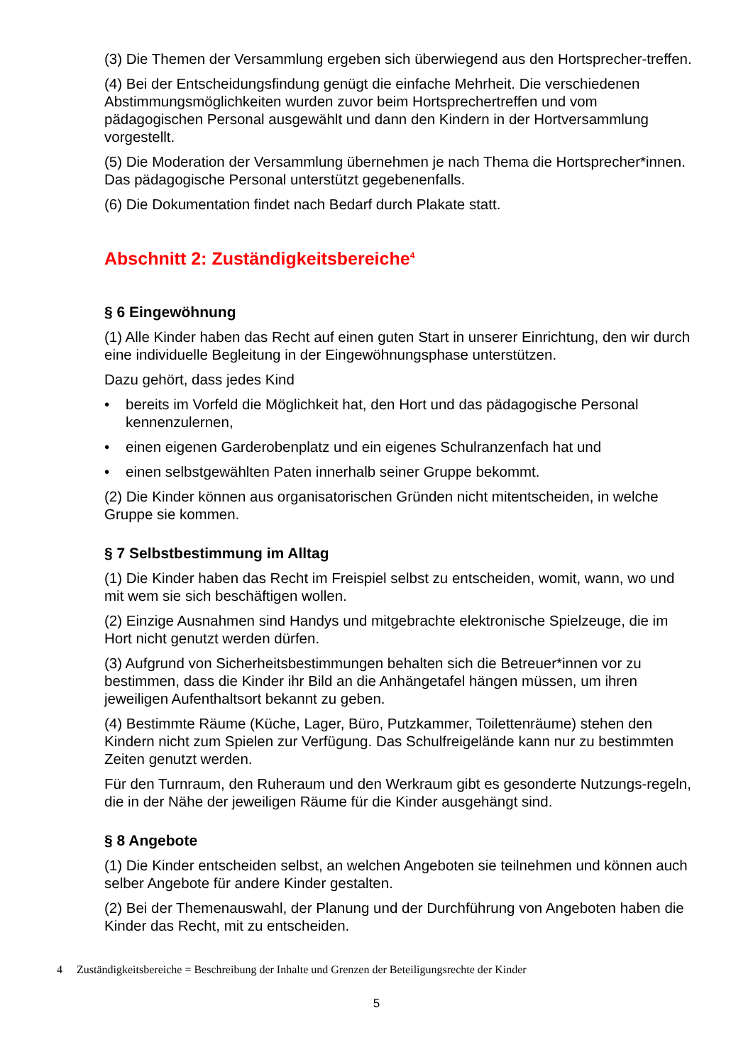(3) Die Themen der Versammlung ergeben sich überwiegend aus den Hortsprecher-treffen.
(4) Bei der Entscheidungsfindung genügt die einfache Mehrheit. Die verschiedenen Abstimmungsmöglichkeiten wurden zuvor beim Hortsprechertreffen und vom pädagogischen Personal ausgewählt und dann den Kindern in der Hortversammlung vorgestellt.
(5) Die Moderation der Versammlung übernehmen je nach Thema die Hortsprecher*innen. Das pädagogische Personal unterstützt gegebenenfalls.
(6) Die Dokumentation findet nach Bedarf durch Plakate statt.
Abschnitt 2: Zuständigkeitsbereiche<sup>4</sup>
§ 6 Eingewöhnung
(1) Alle Kinder haben das Recht auf einen guten Start in unserer Einrichtung, den wir durch eine individuelle Begleitung in der Eingewöhnungsphase unterstützen.
Dazu gehört, dass jedes Kind
• bereits im Vorfeld die Möglichkeit hat, den Hort und das pädagogische Personal kennenzulernen,
• einen eigenen Garderobenplatz und ein eigenes Schulranzenfach hat und
• einen selbstgewählten Paten innerhalb seiner Gruppe bekommt.
(2) Die Kinder können aus organisatorischen Gründen nicht mitentscheiden, in welche Gruppe sie kommen.
§ 7 Selbstbestimmung im Alltag
(1) Die Kinder haben das Recht im Freispiel selbst zu entscheiden, womit, wann, wo und mit wem sie sich beschäftigen wollen.
(2) Einzige Ausnahmen sind Handys und mitgebrachte elektronische Spielzeuge, die im Hort nicht genutzt werden dürfen.
(3) Aufgrund von Sicherheitsbestimmungen behalten sich die Betreuer*innen vor zu bestimmen, dass die Kinder ihr Bild an die Anhängetafel hängen müssen, um ihren jeweiligen Aufenthaltsort bekannt zu geben.
(4) Bestimmte Räume (Küche, Lager, Büro, Putzkammer, Toilettenräume) stehen den Kindern nicht zum Spielen zur Verfügung. Das Schulfreigelände kann nur zu bestimmten Zeiten genutzt werden.
Für den Turnraum, den Ruheraum und den Werkraum gibt es gesonderte Nutzungs-regeln, die in der Nähe der jeweiligen Räume für die Kinder ausgehängt sind.
§ 8 Angebote
(1) Die Kinder entscheiden selbst, an welchen Angeboten sie teilnehmen und können auch selber Angebote für andere Kinder gestalten.
(2) Bei der Themenauswahl, der Planung und der Durchführung von Angeboten haben die Kinder das Recht, mit zu entscheiden.
4 Zuständigkeitsbereiche = Beschreibung der Inhalte und Grenzen der Beteiligungsrechte der Kinder
5